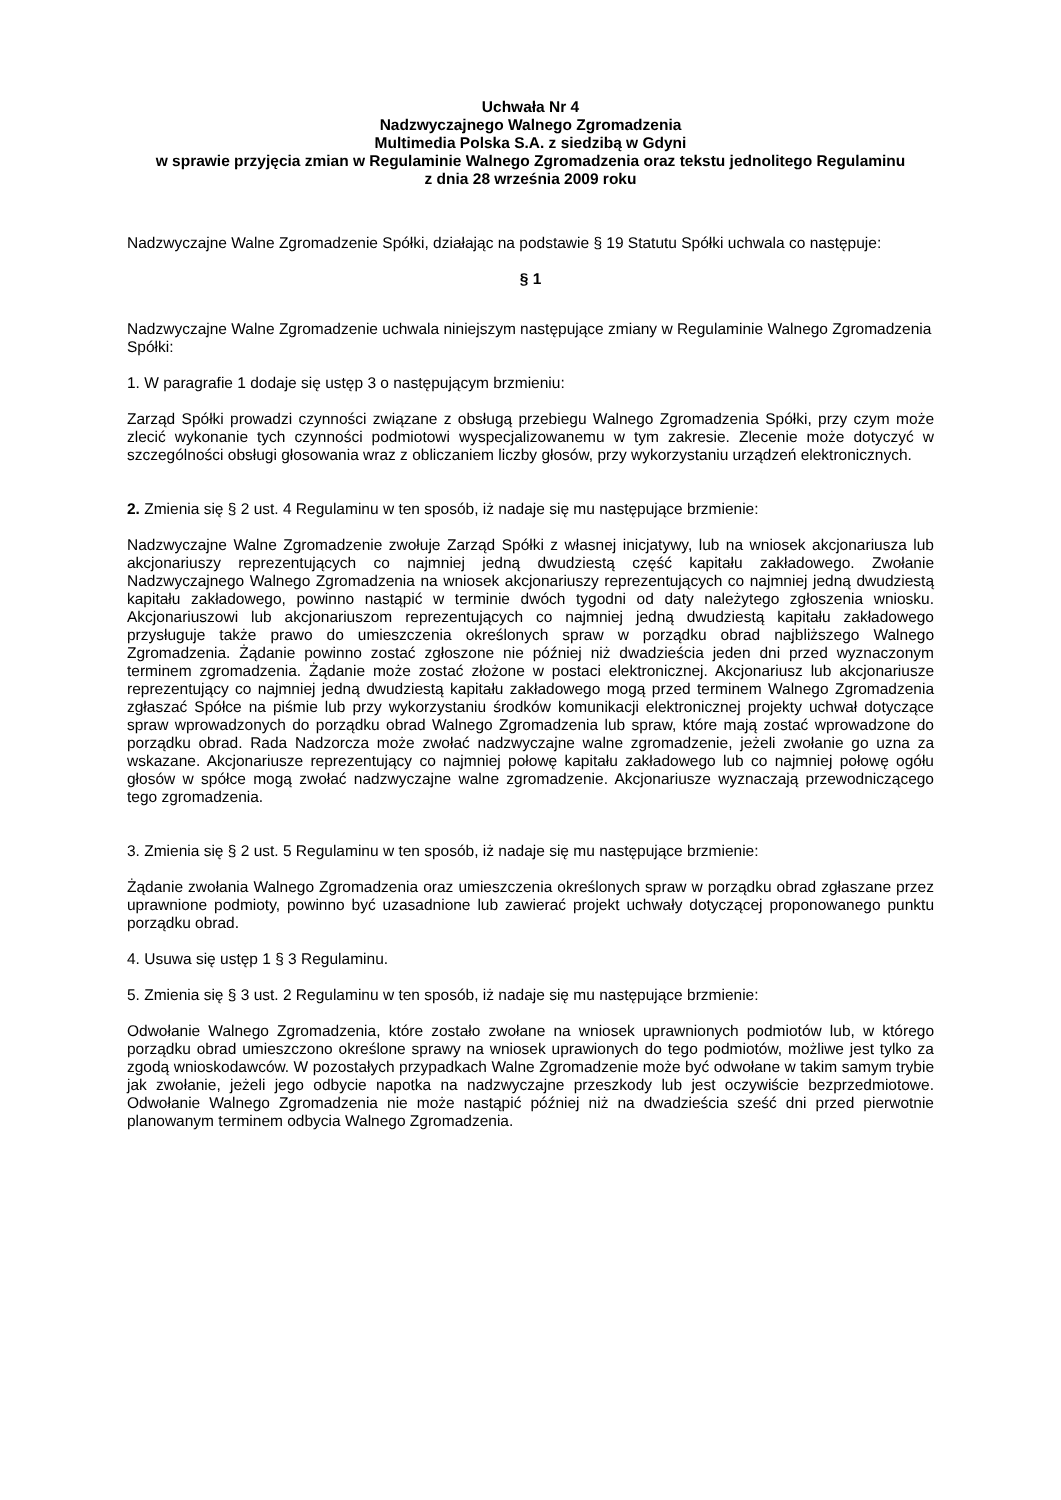Uchwała Nr 4
Nadzwyczajnego Walnego Zgromadzenia
Multimedia Polska S.A. z siedzibą w Gdyni
w sprawie przyjęcia zmian w Regulaminie Walnego Zgromadzenia oraz tekstu jednolitego Regulaminu
z dnia 28 września 2009 roku
Nadzwyczajne Walne Zgromadzenie Spółki, działając na podstawie § 19 Statutu Spółki uchwala co następuje:
§ 1
Nadzwyczajne Walne Zgromadzenie uchwala niniejszym następujące zmiany w Regulaminie Walnego Zgromadzenia Spółki:
1. W paragrafie 1 dodaje się ustęp 3 o następującym brzmieniu:
Zarząd Spółki prowadzi czynności związane z obsługą przebiegu Walnego Zgromadzenia Spółki, przy czym może zlecić wykonanie tych czynności podmiotowi wyspecjalizowanemu w tym zakresie. Zlecenie może dotyczyć w szczególności obsługi głosowania wraz z obliczaniem liczby głosów, przy wykorzystaniu urządzeń elektronicznych.
2. Zmienia się § 2 ust. 4 Regulaminu w ten sposób, iż nadaje się mu następujące brzmienie:
Nadzwyczajne Walne Zgromadzenie zwołuje Zarząd Spółki z własnej inicjatywy, lub na wniosek akcjonariusza lub akcjonariuszy reprezentujących co najmniej jedną dwudziestą część kapitału zakładowego. Zwołanie Nadzwyczajnego Walnego Zgromadzenia na wniosek akcjonariuszy reprezentujących co najmniej jedną dwudziestą kapitału zakładowego, powinno nastąpić w terminie dwóch tygodni od daty należytego zgłoszenia wniosku. Akcjonariuszowi lub akcjonariuszom reprezentujących co najmniej jedną dwudziestą kapitału zakładowego przysługuje także prawo do umieszczenia określonych spraw w porządku obrad najbliższego Walnego Zgromadzenia. Żądanie powinno zostać zgłoszone nie później niż dwadzieścia jeden dni przed wyznaczonym terminem zgromadzenia. Żądanie może zostać złożone w postaci elektronicznej. Akcjonariusz lub akcjonariusze reprezentujący co najmniej jedną dwudziestą kapitału zakładowego mogą przed terminem Walnego Zgromadzenia zgłaszać Spółce na piśmie lub przy wykorzystaniu środków komunikacji elektronicznej projekty uchwał dotyczące spraw wprowadzonych do porządku obrad Walnego Zgromadzenia lub spraw, które mają zostać wprowadzone do porządku obrad. Rada Nadzorcza może zwołać nadzwyczajne walne zgromadzenie, jeżeli zwołanie go uzna za wskazane. Akcjonariusze reprezentujący co najmniej połowę kapitału zakładowego lub co najmniej połowę ogółu głosów w spółce mogą zwołać nadzwyczajne walne zgromadzenie. Akcjonariusze wyznaczają przewodniczącego tego zgromadzenia.
3. Zmienia się § 2 ust. 5 Regulaminu w ten sposób, iż nadaje się mu następujące brzmienie:
Żądanie zwołania Walnego Zgromadzenia oraz umieszczenia określonych spraw w porządku obrad zgłaszane przez uprawnione podmioty, powinno być uzasadnione lub zawierać projekt uchwały dotyczącej proponowanego punktu porządku obrad.
4. Usuwa się ustęp 1 § 3 Regulaminu.
5. Zmienia się § 3 ust. 2 Regulaminu w ten sposób, iż nadaje się mu następujące brzmienie:
Odwołanie Walnego Zgromadzenia, które zostało zwołane na wniosek uprawnionych podmiotów lub, w którego porządku obrad umieszczono określone sprawy na wniosek uprawionych do tego podmiotów, możliwe jest tylko za zgodą wnioskodawców. W pozostałych przypadkach Walne Zgromadzenie może być odwołane w takim samym trybie jak zwołanie, jeżeli jego odbycie napotka na nadzwyczajne przeszkody lub jest oczywiście bezprzedmiotowe. Odwołanie Walnego Zgromadzenia nie może nastąpić później niż na dwadzieścia sześć dni przed pierwotnie planowanym terminem odbycia Walnego Zgromadzenia.